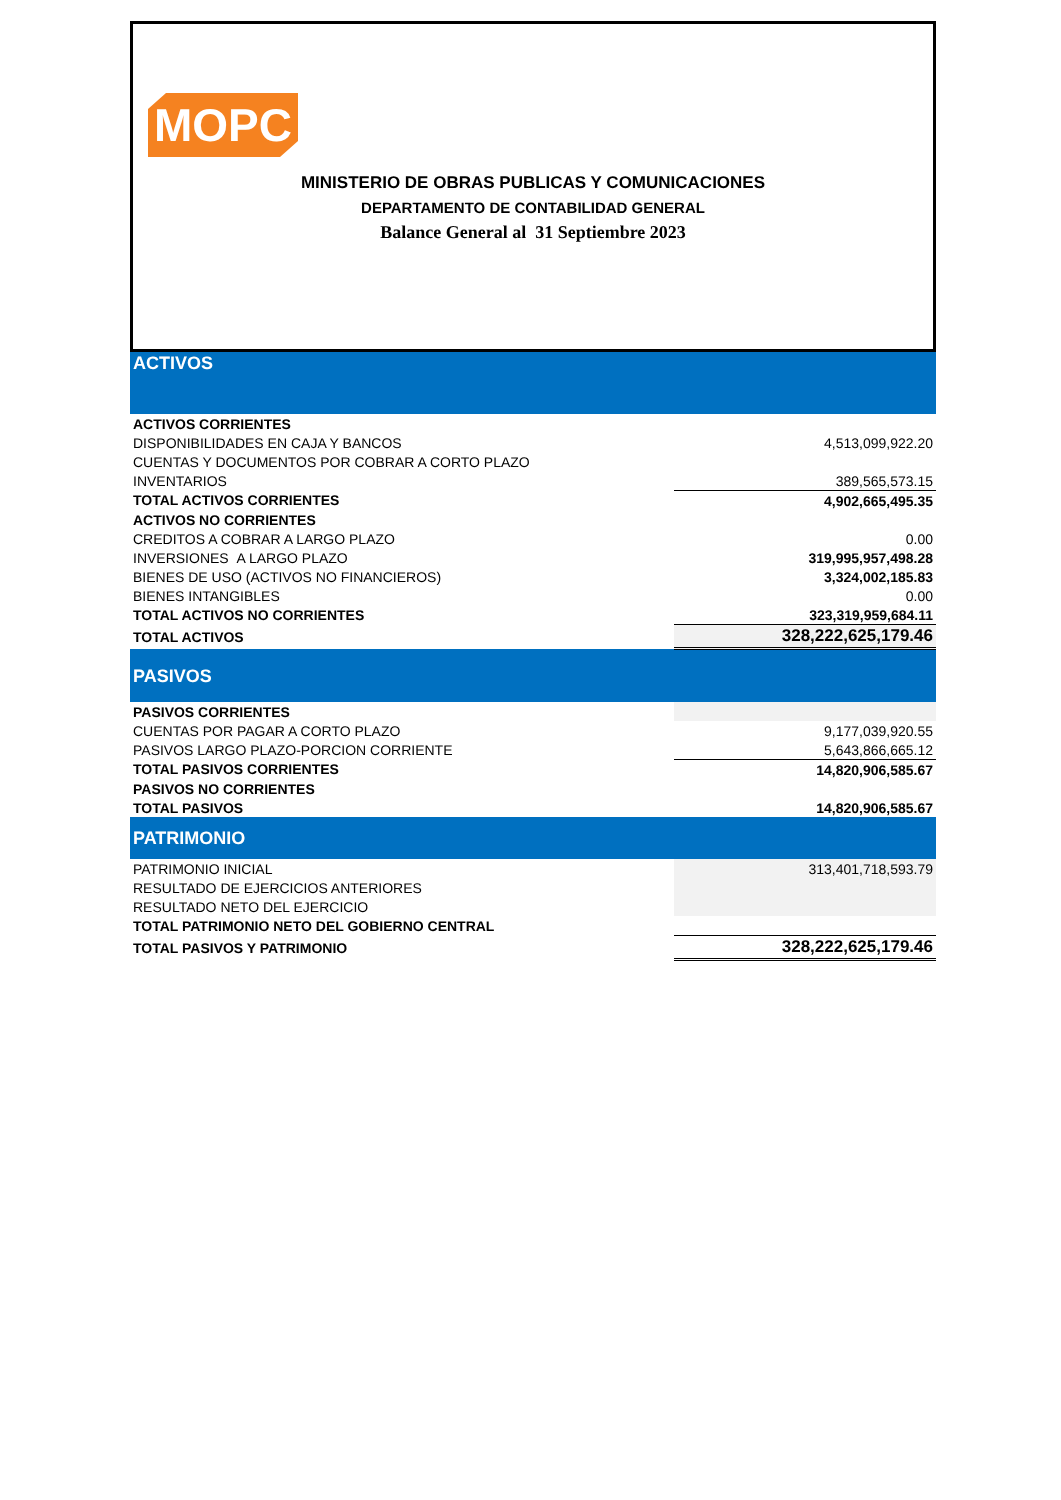MOPC
MINISTERIO DE OBRAS PUBLICAS Y COMUNICACIONES
DEPARTAMENTO DE CONTABILIDAD GENERAL
Balance General al 31 Septiembre 2023
| ACTIVOS | |
| ACTIVOS CORRIENTES | |
| DISPONIBILIDADES EN CAJA Y BANCOS | 4,513,099,922.20 |
| CUENTAS Y DOCUMENTOS POR COBRAR A CORTO PLAZO | |
| INVENTARIOS | 389,565,573.15 |
| TOTAL ACTIVOS CORRIENTES | 4,902,665,495.35 |
| ACTIVOS NO CORRIENTES | |
| CREDITOS A COBRAR A LARGO PLAZO | 0.00 |
| INVERSIONES A LARGO PLAZO | 319,995,957,498.28 |
| BIENES DE USO (ACTIVOS NO FINANCIEROS) | 3,324,002,185.83 |
| BIENES INTANGIBLES | 0.00 |
| TOTAL ACTIVOS NO CORRIENTES | 323,319,959,684.11 |
| TOTAL ACTIVOS | 328,222,625,179.46 |
| PASIVOS | |
| PASIVOS CORRIENTES | |
| CUENTAS POR PAGAR A CORTO PLAZO | 9,177,039,920.55 |
| PASIVOS LARGO PLAZO-PORCION CORRIENTE | 5,643,866,665.12 |
| TOTAL PASIVOS CORRIENTES | 14,820,906,585.67 |
| PASIVOS NO CORRIENTES | |
| TOTAL PASIVOS | 14,820,906,585.67 |
| PATRIMONIO | |
| PATRIMONIO INICIAL | 313,401,718,593.79 |
| RESULTADO DE EJERCICIOS ANTERIORES | |
| RESULTADO NETO DEL EJERCICIO | |
| TOTAL PATRIMONIO NETO DEL GOBIERNO CENTRAL | |
| TOTAL PASIVOS Y PATRIMONIO | 328,222,625,179.46 |